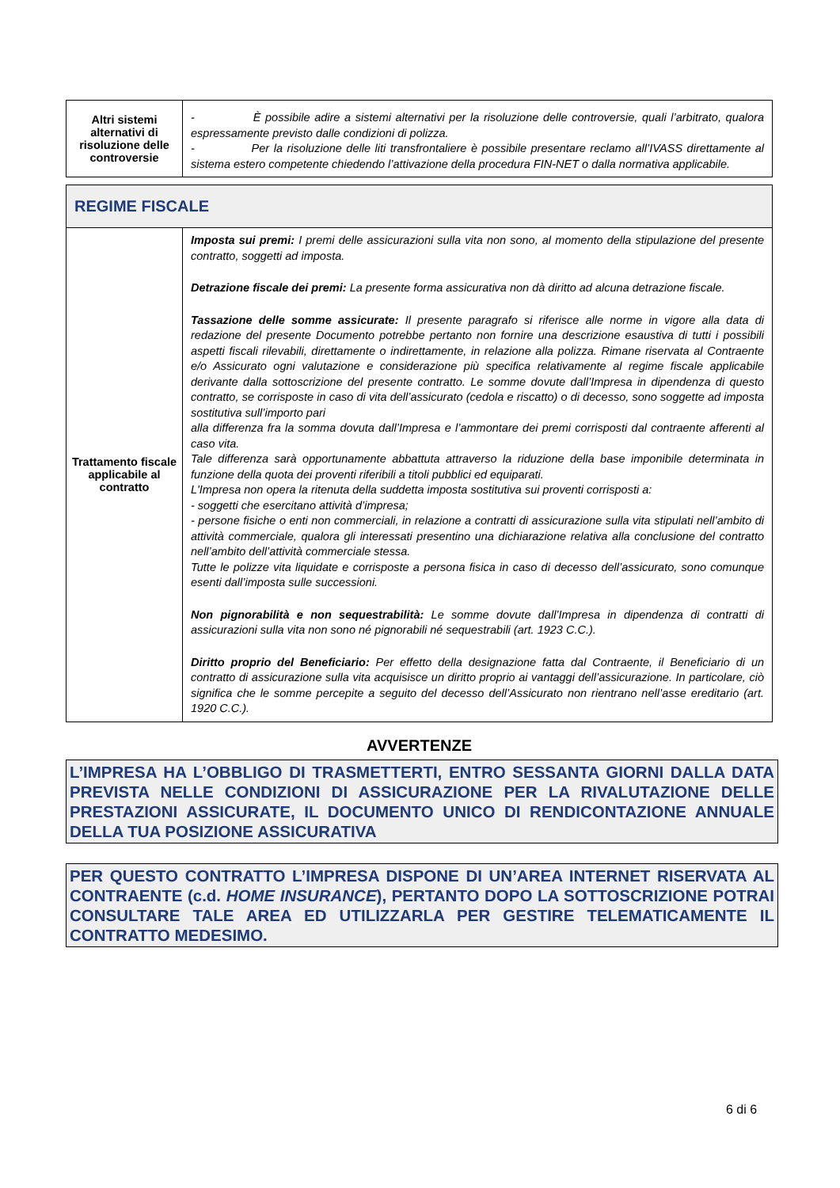| Altri sistemi alternativi di risoluzione delle controversie | - È possibile adire a sistemi alternativi per la risoluzione delle controversie, quali l’arbitrato, qualora espressamente previsto dalle condizioni di polizza. - Per la risoluzione delle liti transfrontaliere è possibile presentare reclamo all’IVASS direttamente al sistema estero competente chiedendo l’attivazione della procedura FIN-NET o dalla normativa applicabile. |
REGIME FISCALE
| Trattamento fiscale applicabile al contratto | Imposta sui premi: I premi delle assicurazioni sulla vita non sono, al momento della stipulazione del presente contratto, soggetti ad imposta. Detrazione fiscale dei premi: La presente forma assicurativa non dà diritto ad alcuna detrazione fiscale. Tassazione delle somme assicurate: Il presente paragrafo si riferisce alle norme in vigore alla data di redazione del presente Documento potrebbe pertanto non fornire una descrizione esaustiva di tutti i possibili aspetti fiscali rilevabili, direttamente o indirettamente, in relazione alla polizza. Rimane riservata al Contraente e/o Assicurato ogni valutazione e considerazione più specifica relativamente al regime fiscale applicabile derivante dalla sottoscrizione del presente contratto. Le somme dovute dall’Impresa in dipendenza di questo contratto, se corrisposte in caso di vita dell’assicurato (cedola e riscatto) o di decesso, sono soggette ad imposta sostitutiva sull’importo pari alla differenza fra la somma dovuta dall’Impresa e l’ammontare dei premi corrisposti dal contraente afferenti al caso vita. Tale differenza sarà opportunamente abbattuta attraverso la riduzione della base imponibile determinata in funzione della quota dei proventi riferibili a titoli pubblici ed equiparati. L'Impresa non opera la ritenuta della suddetta imposta sostitutiva sui proventi corrisposti a: - soggetti che esercitano attività d’impresa; - persone fisiche o enti non commerciali, in relazione a contratti di assicurazione sulla vita stipulati nell’ambito di attività commerciale, qualora gli interessati presentino una dichiarazione relativa alla conclusione del contratto nell’ambito dell’attività commerciale stessa. Tutte le polizze vita liquidate e corrisposte a persona fisica in caso di decesso dell’assicurato, sono comunque esenti dall’imposta sulle successioni. Non pignorabilità e non sequestrabilità: Le somme dovute dall’Impresa in dipendenza di contratti di assicurazioni sulla vita non sono né pignorabili né sequestrabili (art. 1923 C.C.). Diritto proprio del Beneficiario: Per effetto della designazione fatta dal Contraente, il Beneficiario di un contratto di assicurazione sulla vita acquisisce un diritto proprio ai vantaggi dell’assicurazione. In particolare, ciò significa che le somme percepite a seguito del decesso dell’Assicurato non rientrano nell’asse ereditario (art. 1920 C.C.). |
AVVERTENZE
L’IMPRESA HA L’OBBLIGO DI TRASMETTERTI, ENTRO SESSANTA GIORNI DALLA DATA PREVISTA NELLE CONDIZIONI DI ASSICURAZIONE PER LA RIVALUTAZIONE DELLE PRESTAZIONI ASSICURATE, IL DOCUMENTO UNICO DI RENDICONTAZIONE ANNUALE DELLA TUA POSIZIONE ASSICURATIVA
PER QUESTO CONTRATTO L’IMPRESA DISPONE DI UN’AREA INTERNET RISERVATA AL CONTRAENTE (c.d. HOME INSURANCE), PERTANTO DOPO LA SOTTOSCRIZIONE POTRAI CONSULTARE TALE AREA ED UTILIZZARLA PER GESTIRE TELEMATICAMENTE IL CONTRATTO MEDESIMO.
6 di 6